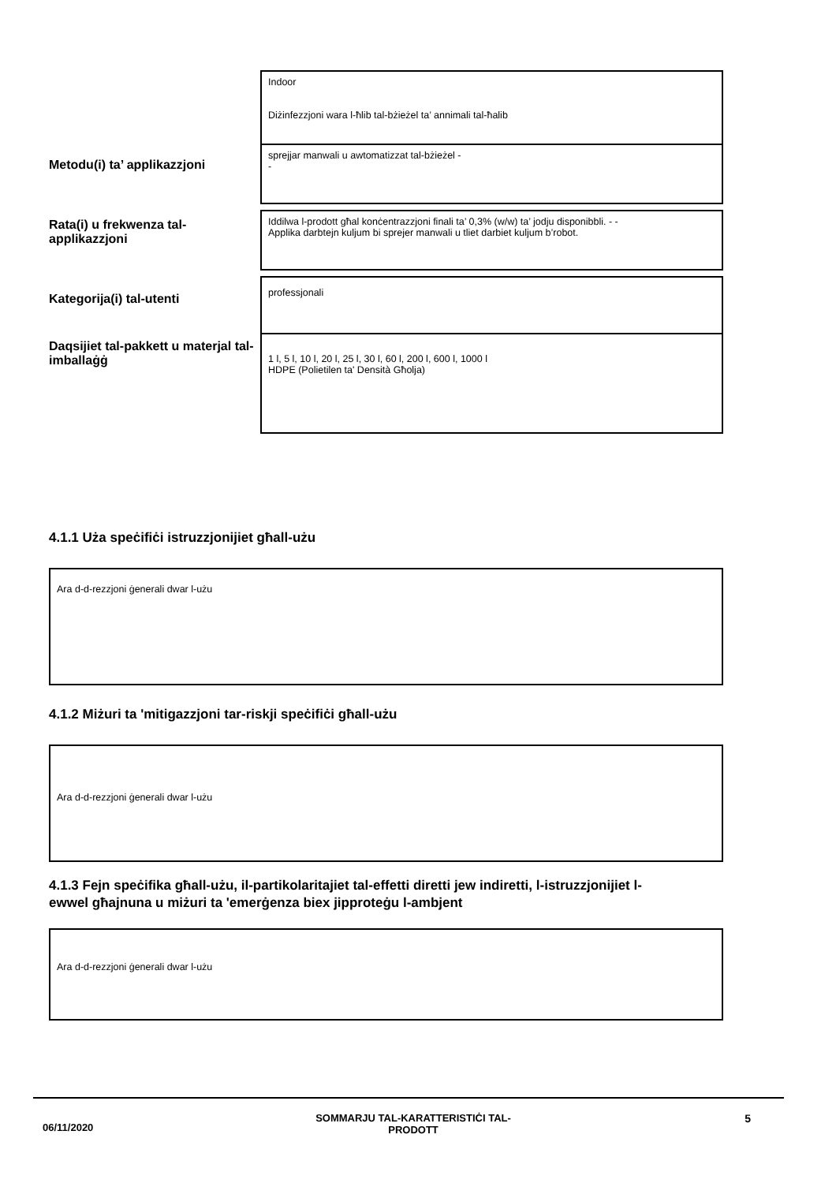Indoor
Diżinfezzjoni wara l-ħlib tal-bżieżel ta’ annimali tal-ħalib
Metodu(i) ta’ applikazzjoni
sprejjar manwali u awtomatizzat tal-bżieżel -
-
Rata(i) u frekwenza tal-applikazzjoni
Iddilwa l-prodott għal konċentrazzjoni finali ta’ 0,3% (w/w) ta’ jodju disponibbli. - -
Applika darbtejn kuljum bi sprejer manwali u tliet darbiet kuljum b’robot.
Kategorija(i) tal-utenti
professjonali
Daqsijiet tal-pakkett u materjal tal-imballaġġ
1 l, 5 l, 10 l, 20 l, 25 l, 30 l, 60 l, 200 l, 600 l, 1000 l
HDPE (Polietilen ta' Densità Għolja)
4.1.1 Użа speċifiċi istruzzjonijiet għall-użu
Ara d-d-rezzjoni ġenerali dwar l-użu
4.1.2 Miżuri ta 'mitigazzjoni tar-riskji speċifiċi għall-użu
Ara d-d-rezzjoni ġenerali dwar l-użu
4.1.3 Fejn speċifika għall-użu, il-partikolaritajiet tal-effetti diretti jew indiretti, l-istruzzjonijiet l-ewwel għajnuna u miżuri ta 'emerġenza biex jipproteġu l-ambjent
Ara d-d-rezzjoni ġenerali dwar l-użu
06/11/2020
SOMMARJU TAL-KARATTERISTIĊI TAL-
PRODOTT
5